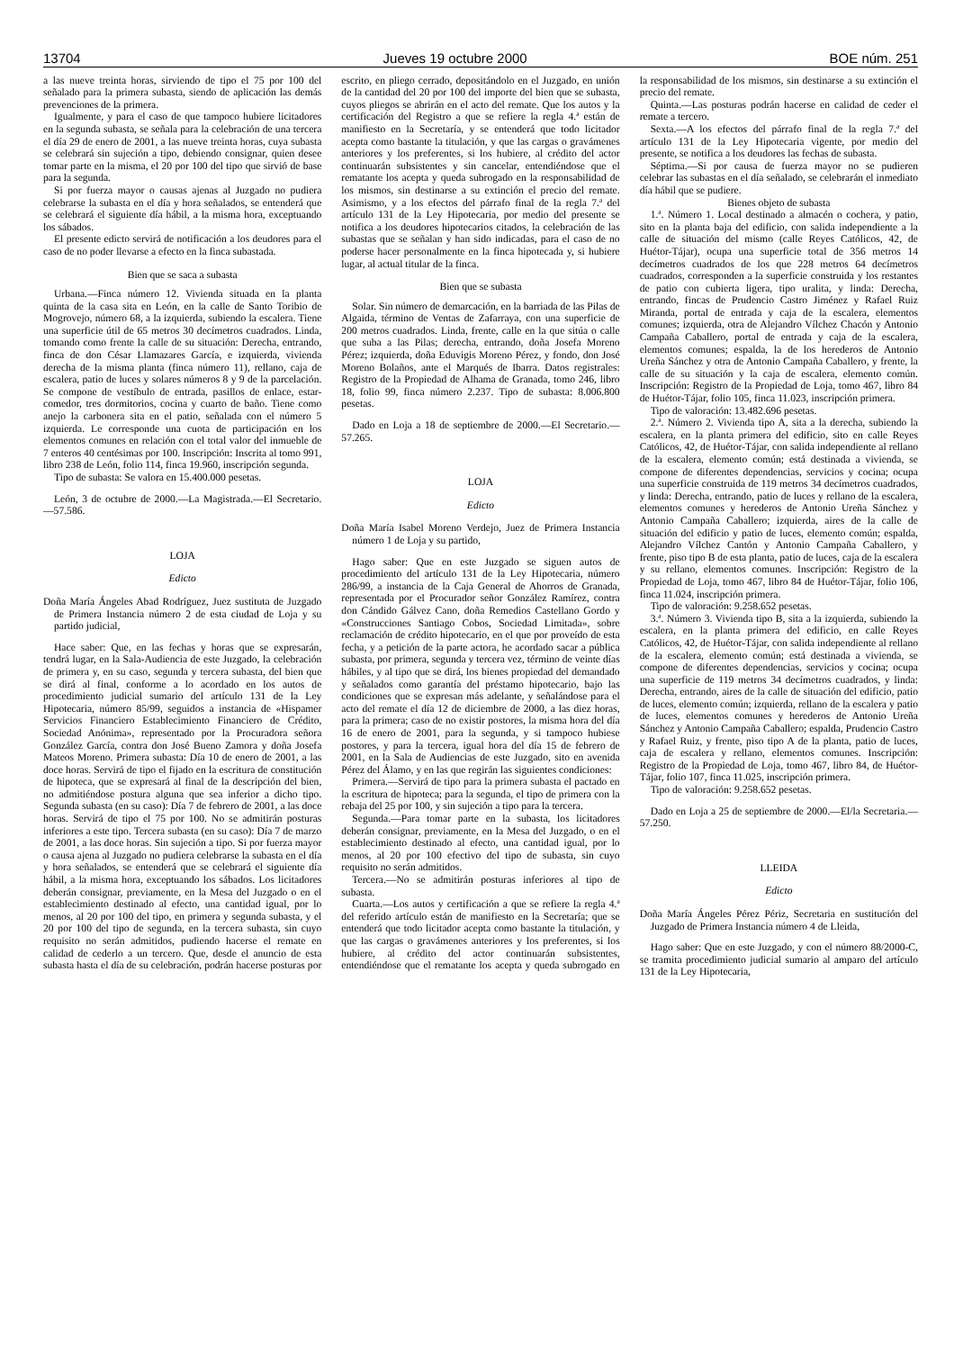13704 Jueves 19 octubre 2000 BOE núm. 251
a las nueve treinta horas, sirviendo de tipo el 75 por 100 del señalado para la primera subasta, siendo de aplicación las demás prevenciones de la primera.
Igualmente, y para el caso de que tampoco hubiere licitadores en la segunda subasta, se señala para la celebración de una tercera el día 29 de enero de 2001, a las nueve treinta horas, cuya subasta se celebrará sin sujeción a tipo, debiendo consignar, quien desee tomar parte en la misma, el 20 por 100 del tipo que sirvió de base para la segunda.
Si por fuerza mayor o causas ajenas al Juzgado no pudiera celebrarse la subasta en el día y hora señalados, se entenderá que se celebrará el siguiente día hábil, a la misma hora, exceptuando los sábados.
El presente edicto servirá de notificación a los deudores para el caso de no poder llevarse a efecto en la finca subastada.
Bien que se saca a subasta
Urbana.—Finca número 12. Vivienda situada en la planta quinta de la casa sita en León, en la calle de Santo Toribio de Mogrovejo, número 68, a la izquierda, subiendo la escalera. Tiene una superficie útil de 65 metros 30 decímetros cuadrados. Linda, tomando como frente la calle de su situación: Derecha, entrando, finca de don César Llamazares García, e izquierda, vivienda derecha de la misma planta (finca número 11), rellano, caja de escalera, patio de luces y solares números 8 y 9 de la parcelación. Se compone de vestíbulo de entrada, pasillos de enlace, estar-comedor, tres dormitorios, cocina y cuarto de baño. Tiene como anejo la carbonera sita en el patio, señalada con el número 5 izquierda. Le corresponde una cuota de participación en los elementos comunes en relación con el total valor del inmueble de 7 enteros 40 centésimas por 100. Inscripción: Inscrita al tomo 991, libro 238 de León, folio 114, finca 19.960, inscripción segunda.
Tipo de subasta: Se valora en 15.400.000 pesetas.
León, 3 de octubre de 2000.—La Magistrada.—El Secretario.—57.586.
LOJA
Edicto
Doña María Ángeles Abad Rodríguez, Juez sustituta de Juzgado de Primera Instancia número 2 de esta ciudad de Loja y su partido judicial,
Hace saber: Que, en las fechas y horas que se expresarán, tendrá lugar, en la Sala-Audiencia de este Juzgado, la celebración de primera y, en su caso, segunda y tercera subasta, del bien que se dirá al final, conforme a lo acordado en los autos de procedimiento judicial sumario del artículo 131 de la Ley Hipotecaria, número 85/99, seguidos a instancia de «Hispamer Servicios Financiero Establecimiento Financiero de Crédito, Sociedad Anónima», representado por la Procuradora señora González García, contra don José Bueno Zamora y doña Josefa Mateos Moreno. Primera subasta: Día 10 de enero de 2001, a las doce horas. Servirá de tipo el fijado en la escritura de constitución de hipoteca, que se expresará al final de la descripción del bien, no admitiéndose postura alguna que sea inferior a dicho tipo. Segunda subasta (en su caso): Día 7 de febrero de 2001, a las doce horas. Servirá de tipo el 75 por 100. No se admitirán posturas inferiores a este tipo. Tercera subasta (en su caso): Día 7 de marzo de 2001, a las doce horas. Sin sujeción a tipo. Si por fuerza mayor o causa ajena al Juzgado no pudiera celebrarse la subasta en el día y hora señalados, se entenderá que se celebrará el siguiente día hábil, a la misma hora, exceptuando los sábados. Los licitadores deberán consignar, previamente, en la Mesa del Juzgado o en el establecimiento destinado al efecto, una cantidad igual, por lo menos, al 20 por 100 del tipo, en primera y segunda subasta, y el 20 por 100 del tipo de segunda, en la tercera subasta, sin cuyo requisito no serán admitidos, pudiendo hacerse el remate en calidad de cederlo a un tercero. Que, desde el anuncio de esta subasta hasta el día de su celebración, podrán hacerse posturas por escrito, en pliego cerrado, depositándolo en el Juzgado, en unión de la cantidad del 20 por 100 del importe del bien que se subasta, cuyos pliegos se abrirán en el acto del remate. Que los autos y la certificación del Registro a que se refiere la regla 4.ª están de manifiesto en la Secretaría, y se entenderá que todo licitador acepta como bastante la titulación, y que las cargas o gravámenes anteriores y los preferentes, si los hubiere, al crédito del actor continuarán subsistentes y sin cancelar, entendiéndose que el rematante los acepta y queda subrogado en la responsabilidad de los mismos, sin destinarse a su extinción el precio del remate. Asimismo, y a los efectos del párrafo final de la regla 7.ª del artículo 131 de la Ley Hipotecaria, por medio del presente se notifica a los deudores hipotecarios citados, la celebración de las subastas que se señalan y han sido indicadas, para el caso de no poderse hacer personalmente en la finca hipotecada y, si hubiere lugar, al actual titular de la finca.
Bien que se subasta
Solar. Sin número de demarcación, en la barriada de las Pilas de Algaida, término de Ventas de Zafarraya, con una superficie de 200 metros cuadrados. Linda, frente, calle en la que sitúa o calle que suba a las Pilas; derecha, entrando, doña Josefa Moreno Pérez; izquierda, doña Eduvigis Moreno Pérez, y fondo, don José Moreno Bolaños, ante el Marqués de Ibarra. Datos registrales: Registro de la Propiedad de Alhama de Granada, tomo 246, libro 18, folio 99, finca número 2.237. Tipo de subasta: 8.006.800 pesetas.
Dado en Loja a 18 de septiembre de 2000.—El Secretario.—57.265.
LOJA
Edicto
Doña María Isabel Moreno Verdejo, Juez de Primera Instancia número 1 de Loja y su partido,
Hago saber: Que en este Juzgado se siguen autos de procedimiento del artículo 131 de la Ley Hipotecaria, número 286/99, a instancia de la Caja General de Ahorros de Granada, representada por el Procurador señor González Ramírez, contra don Cándido Gálvez Cano, doña Remedios Castellano Gordo y «Construcciones Santiago Cobos, Sociedad Limitada», sobre reclamación de crédito hipotecario, en el que por proveído de esta fecha, y a petición de la parte actora, he acordado sacar a pública subasta, por primera, segunda y tercera vez, término de veinte días hábiles, y al tipo que se dirá, los bienes propiedad del demandado y señalados como garantía del préstamo hipotecario, bajo las condiciones que se expresan más adelante, y señalándose para el acto del remate el día 12 de diciembre de 2000, a las diez horas, para la primera; caso de no existir postores, la misma hora del día 16 de enero de 2001, para la segunda, y si tampoco hubiese postores, y para la tercera, igual hora del día 15 de febrero de 2001, en la Sala de Audiencias de este Juzgado, sito en avenida Pérez del Álamo, y en las que regirán las siguientes condiciones:
Primera.—Servirá de tipo para la primera subasta el pactado en la escritura de hipoteca; para la segunda, el tipo de primera con la rebaja del 25 por 100, y sin sujeción a tipo para la tercera.
Segunda.—Para tomar parte en la subasta, los licitadores deberán consignar, previamente, en la Mesa del Juzgado, o en el establecimiento destinado al efecto, una cantidad igual, por lo menos, al 20 por 100 efectivo del tipo de subasta, sin cuyo requisito no serán admitidos.
Tercera.—No se admitirán posturas inferiores al tipo de subasta.
Cuarta.—Los autos y certificación a que se refiere la regla 4.ª del referido artículo están de manifiesto en la Secretaría; que se entenderá que todo licitador acepta como bastante la titulación, y que las cargas o gravámenes anteriores y los preferentes, si los hubiere, al crédito del actor continuarán subsistentes, entendiéndose que el rematante los acepta y queda subrogado en la responsabilidad de los mismos, sin destinarse a su extinción el precio del remate.
Quinta.—Las posturas podrán hacerse en calidad de ceder el remate a tercero.
Sexta.—A los efectos del párrafo final de la regla 7.ª del artículo 131 de la Ley Hipotecaria vigente, por medio del presente, se notifica a los deudores las fechas de subasta.
Séptima.—Si por causa de fuerza mayor no se pudieren celebrar las subastas en el día señalado, se celebrarán el inmediato día hábil que se pudiere.
Bienes objeto de subasta
1.ª. Número 1. Local destinado a almacén o cochera, y patio, sito en la planta baja del edificio, con salida independiente a la calle de situación del mismo (calle Reyes Católicos, 42, de Huétor-Tájar), ocupa una superficie total de 356 metros 14 decímetros cuadrados de los que 228 metros 64 decímetros cuadrados, corresponden a la superficie construida y los restantes de patio con cubierta ligera, tipo uralita, y linda: Derecha, entrando, fincas de Prudencio Castro Jiménez y Rafael Ruiz Miranda, portal de entrada y caja de la escalera, elementos comunes; izquierda, otra de Alejandro Vílchez Chacón y Antonio Campaña Caballero, portal de entrada y caja de la escalera, elementos comunes; espalda, la de los herederos de Antonio Ureña Sánchez y otra de Antonio Campaña Caballero, y frente, la calle de su situación y la caja de escalera, elemento común. Inscripción: Registro de la Propiedad de Loja, tomo 467, libro 84 de Huétor-Tájar, folio 105, finca 11.023, inscripción primera.
Tipo de valoración: 13.482.696 pesetas.
2.ª. Número 2. Vivienda tipo A, sita a la derecha, subiendo la escalera, en la planta primera del edificio, sito en calle Reyes Católicos, 42, de Huétor-Tájar, con salida independiente al rellano de la escalera, elemento común; está destinada a vivienda, se compone de diferentes dependencias, servicios y cocina; ocupa una superficie construida de 119 metros 34 decímetros cuadrados, y linda: Derecha, entrando, patio de luces y rellano de la escalera, elementos comunes y herederos de Antonio Ureña Sánchez y Antonio Campaña Caballero; izquierda, aires de la calle de situación del edificio y patio de luces, elemento común; espalda, Alejandro Vílchez Cantón y Antonio Campaña Caballero, y frente, piso tipo B de esta planta, patio de luces, caja de la escalera y su rellano, elementos comunes. Inscripción: Registro de la Propiedad de Loja, tomo 467, libro 84 de Huétor-Tájar, folio 106, finca 11.024, inscripción primera.
Tipo de valoración: 9.258.652 pesetas.
3.ª. Número 3. Vivienda tipo B, sita a la izquierda, subiendo la escalera, en la planta primera del edificio, en calle Reyes Católicos, 42, de Huétor-Tájar, con salida independiente al rellano de la escalera, elemento común; está destinada a vivienda, se compone de diferentes dependencias, servicios y cocina; ocupa una superficie de 119 metros 34 decímetros cuadrados, y linda: Derecha, entrando, aires de la calle de situación del edificio, patio de luces, elemento común; izquierda, rellano de la escalera y patio de luces, elementos comunes y herederos de Antonio Ureña Sánchez y Antonio Campaña Caballero; espalda, Prudencio Castro y Rafael Ruiz, y frente, piso tipo A de la planta, patio de luces, caja de escalera y rellano, elementos comunes. Inscripción: Registro de la Propiedad de Loja, tomo 467, libro 84, de Huétor-Tájar, folio 107, finca 11.025, inscripción primera.
Tipo de valoración: 9.258.652 pesetas.
Dado en Loja a 25 de septiembre de 2000.—El/la Secretaria.—57.250.
LLEIDA
Edicto
Doña María Ángeles Pérez Périz, Secretaria en sustitución del Juzgado de Primera Instancia número 4 de Lleida,
Hago saber: Que en este Juzgado, y con el número 88/2000-C, se tramita procedimiento judicial sumario al amparo del artículo 131 de la Ley Hipotecaria,